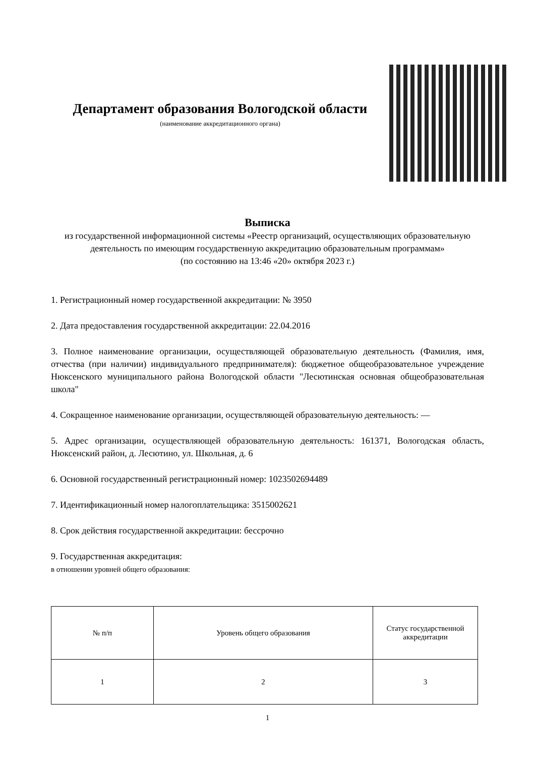Департамент образования Вологодской области
(наименование аккредитационного органа)
Выписка
из государственной информационной системы «Реестр организаций, осуществляющих образовательную деятельность по имеющим государственную аккредитацию образовательным программам»
(по состоянию на 13:46 «20» октября 2023 г.)
1. Регистрационный номер государственной аккредитации: № 3950
2. Дата предоставления государственной аккредитации: 22.04.2016
3. Полное наименование организации, осуществляющей образовательную деятельность (Фамилия, имя, отчества (при наличии) индивидуального предпринимателя): бюджетное общеобразовательное учреждение Нюксенского муниципального района Вологодской области "Лесютинская основная общеобразовательная школа"
4. Сокращенное наименование организации, осуществляющей образовательную деятельность: —
5. Адрес организации, осуществляющей образовательную деятельность: 161371, Вологодская область, Нюксенский район, д. Лесютино, ул. Школьная, д. 6
6. Основной государственный регистрационный номер: 1023502694489
7. Идентификационный номер налогоплательщика: 3515002621
8. Срок действия государственной аккредитации: бессрочно
9. Государственная аккредитация:
в отношении уровней общего образования:
| № п/п | Уровень общего образования | Статус государственной аккредитации |
| --- | --- | --- |
| 1 | 2 | 3 |
1